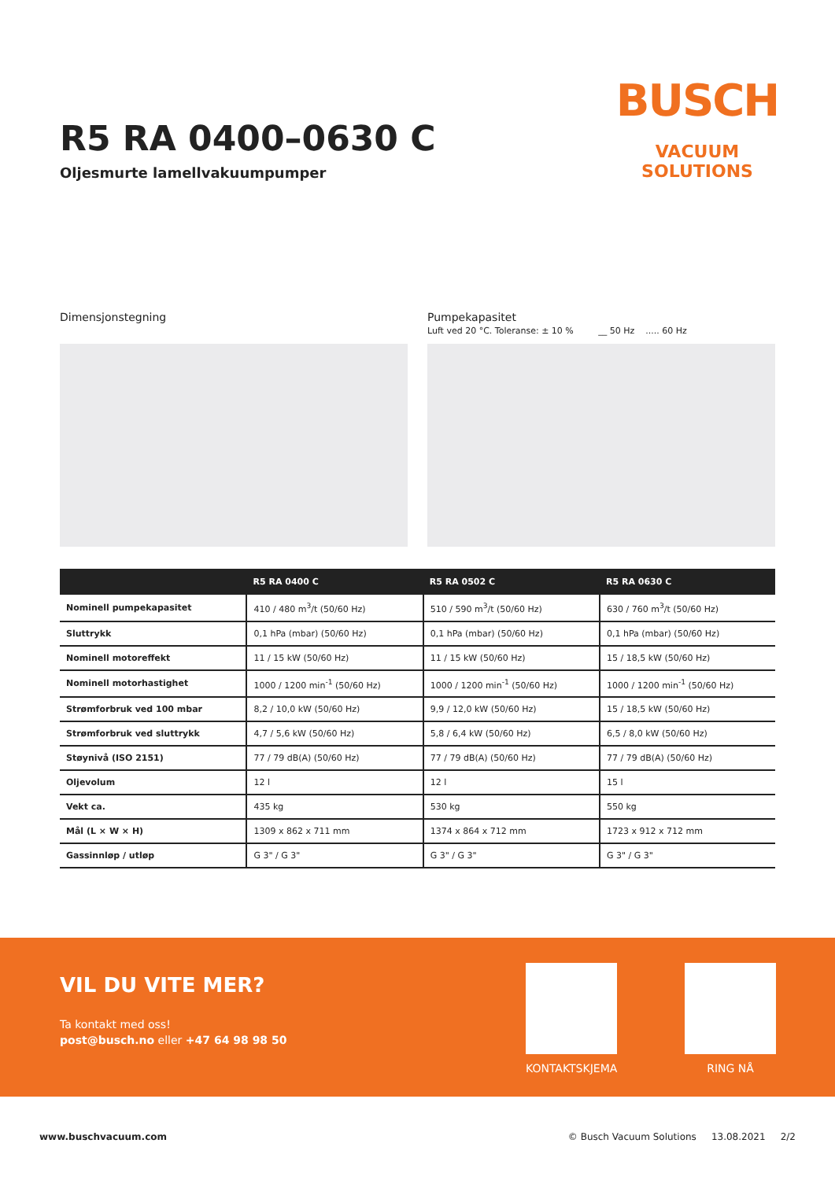R5 RA 0400–0630 C
Oljesmurte lamellvakuumpumper
BUSCH
VACUUM SOLUTIONS
Dimensjonstegning Pumpekapasitet
Luft ved 20 °C. Toleranse: ± 10 % __ 50 Hz ..... 60 Hz
| | R5 RA 0400 C | R5 RA 0502 C | R5 RA 0630 C |
| --- | --- | --- | --- |
| Nominell pumpekapasitet | 410 / 480 m<sup>3</sup>/t (50/60 Hz) | 510 / 590 m<sup>3</sup>/t (50/60 Hz) | 630 / 760 m<sup>3</sup>/t (50/60 Hz) |
| Sluttrykk | 0,1 hPa (mbar) (50/60 Hz) | 0,1 hPa (mbar) (50/60 Hz) | 0,1 hPa (mbar) (50/60 Hz) |
| Nominell motoreffekt | 11 / 15 kW (50/60 Hz) | 11 / 15 kW (50/60 Hz) | 15 / 18,5 kW (50/60 Hz) |
| Nominell motorhastighet | 1000 / 1200 min<sup>-1</sup> (50/60 Hz) | 1000 / 1200 min<sup>-1</sup> (50/60 Hz) | 1000 / 1200 min<sup>-1</sup> (50/60 Hz) |
| Strømforbruk ved 100 mbar | 8,2 / 10,0 kW (50/60 Hz) | 9,9 / 12,0 kW (50/60 Hz) | 15 / 18,5 kW (50/60 Hz) |
| Strømforbruk ved sluttrykk | 4,7 / 5,6 kW (50/60 Hz) | 5,8 / 6,4 kW (50/60 Hz) | 6,5 / 8,0 kW (50/60 Hz) |
| Støynivå (ISO 2151) | 77 / 79 dB(A) (50/60 Hz) | 77 / 79 dB(A) (50/60 Hz) | 77 / 79 dB(A) (50/60 Hz) |
| Oljevolum | 12 l | 12 l | 15 l |
| Vekt ca. | 435 kg | 530 kg | 550 kg |
| Mål (L × W × H) | 1309 x 862 x 711 mm | 1374 x 864 x 712 mm | 1723 x 912 x 712 mm |
| Gassinnløp / utløp | G 3" / G 3" | G 3" / G 3" | G 3" / G 3" |
VIL DU VITE MER?
Ta kontakt med oss!
post@busch.no eller +47 64 98 98 50
KONTAKTSKJEMA RING NÅ
www.buschvacuum.com © Busch Vacuum Solutions 13.08.2021 2/2